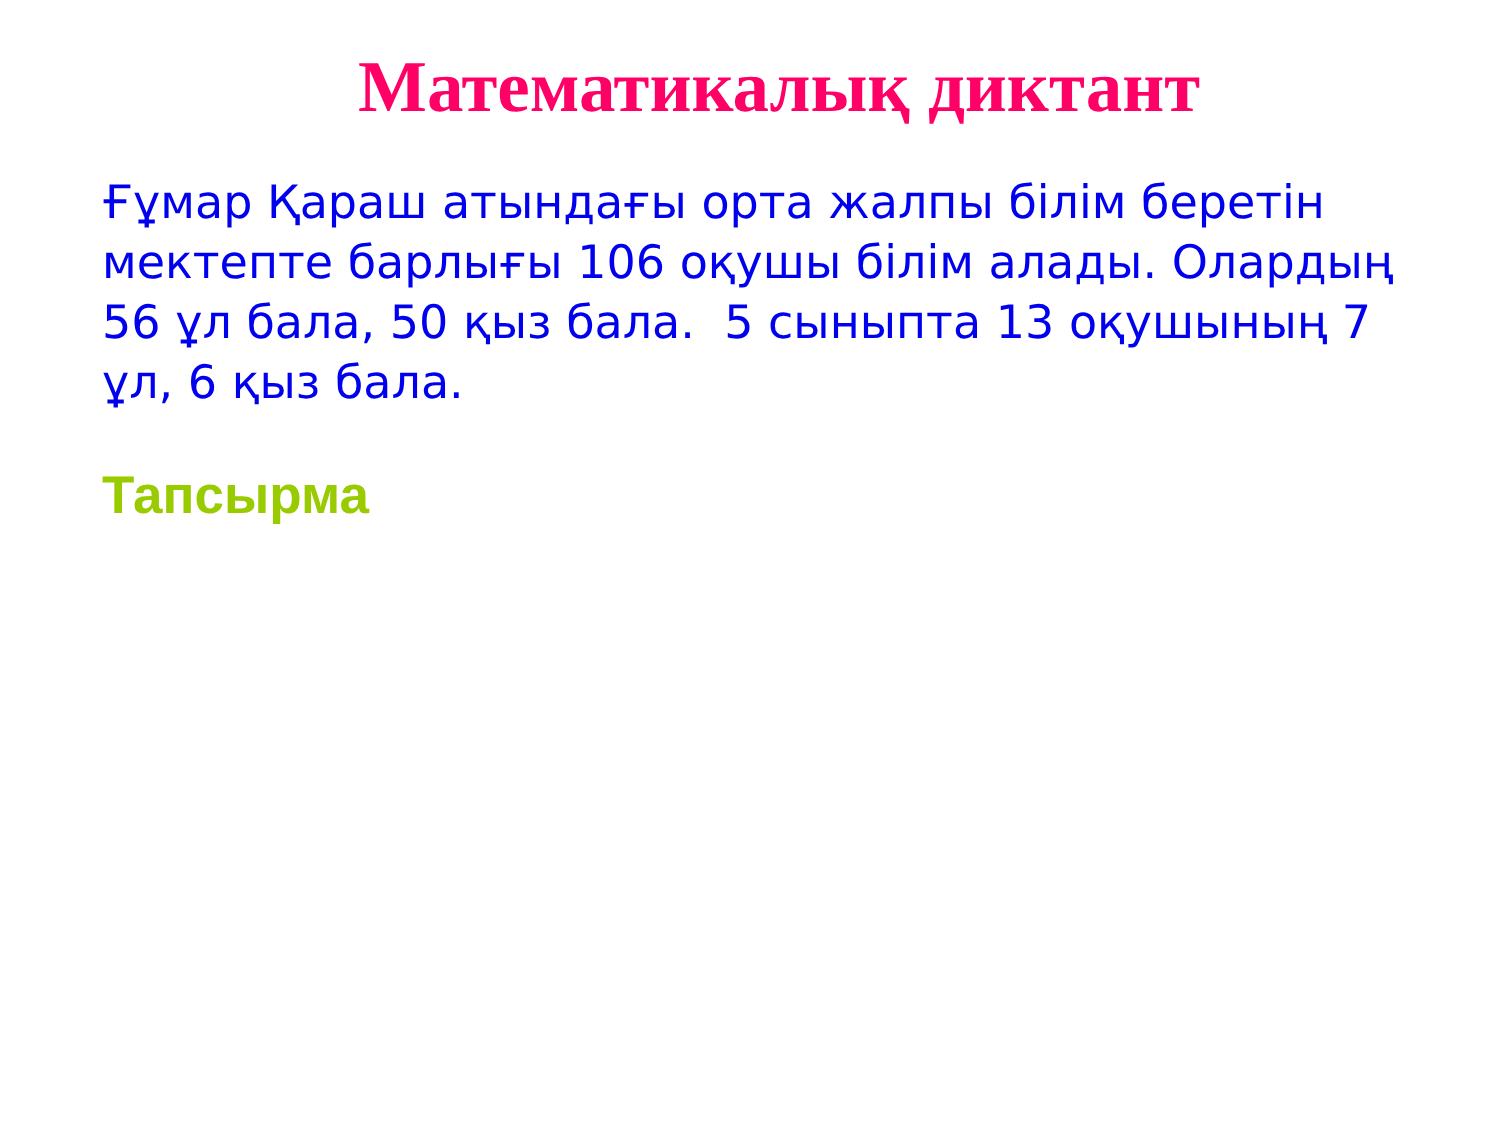Математикалық диктант
Ғұмар Қараш атындағы орта жалпы білім беретін мектепте барлығы 106 оқушы білім алады. Олардың 56 ұл бала, 50 қыз бала. 5 сыныпта 13 оқушының 7 ұл, 6 қыз бала.
Тапсырма